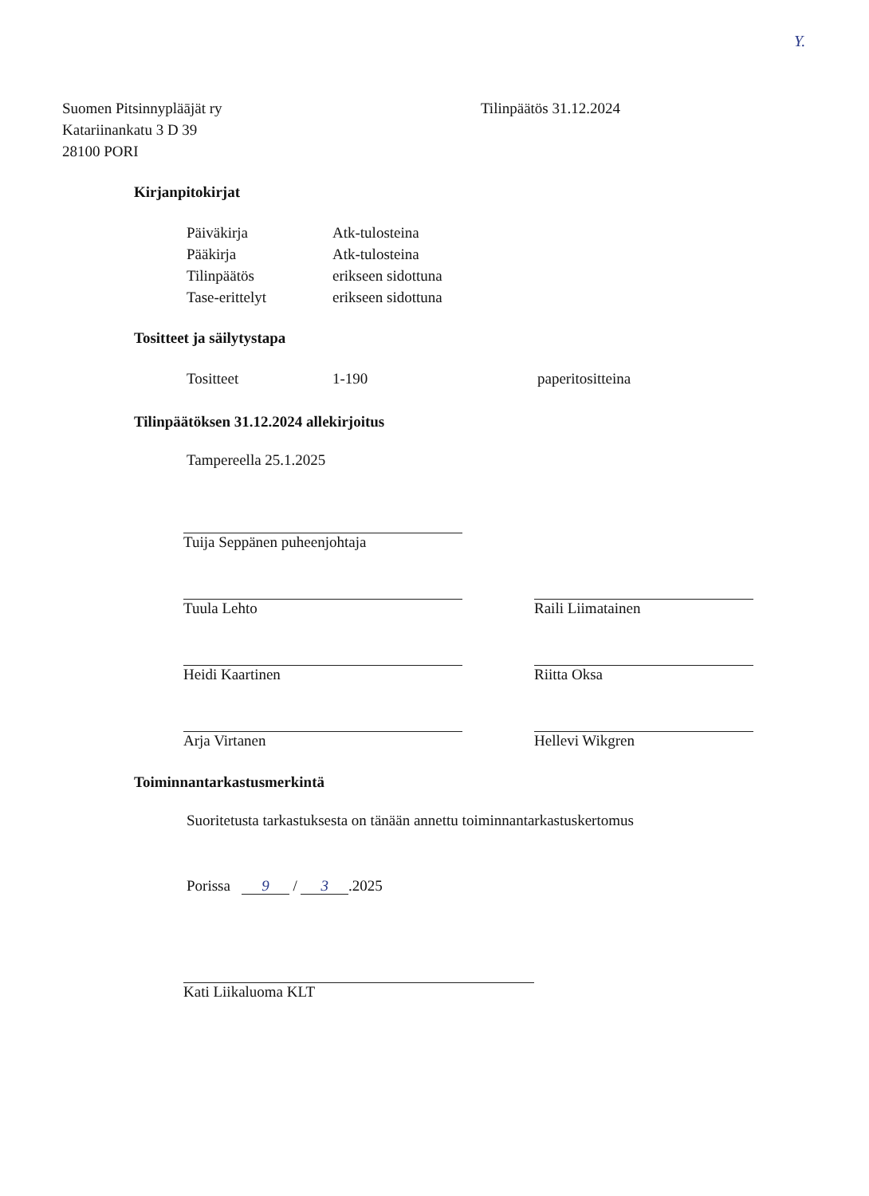Y.
Suomen Pitsinnypläājät ry
Katariinankatu 3 D 39
28100 PORI
Tilinpäätös 31.12.2024
Kirjanpitokirjat
| Päiväkirja | Atk-tulosteina |
| Pääkirja | Atk-tulosteina |
| Tilinpäätös | erikseen sidottuna |
| Tase-erittelyt | erikseen sidottuna |
Tositteet ja säilytystapa
| Tositteet | 1-190 | paperitositteina |
Tilinpäätöksen 31.12.2024 allekirjoitus
Tampereella 25.1.2025
Tuija Seppänen puheenjohtaja
Tuula Lehto Raili Liimatainen
Heidi Kaartinen Riitta Oksa
Arja Virtanen Hellevi Wikgren
Toiminnantarkastusmerkintä
Suoritetusta tarkastuksesta on tänään annettu toiminnantarkastuskertomus
Porissa 9 / 3.2025
Kati Liikaluoma KLT